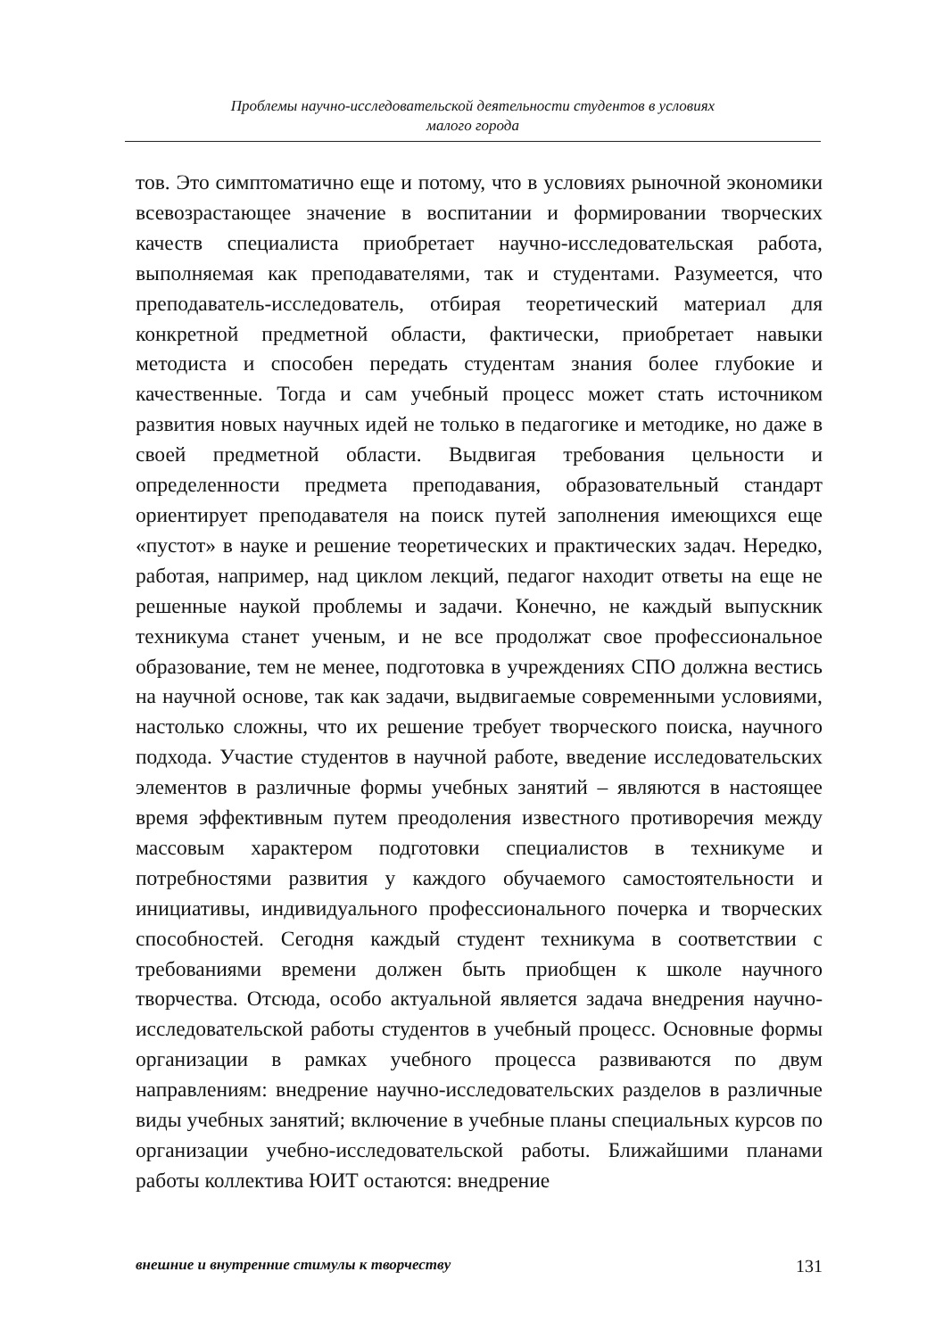Проблемы научно-исследовательской деятельности студентов в условиях
малого города
тов. Это симптоматично еще и потому, что в условиях рыночной экономики всевозрастающее значение в воспитании и формировании творческих качеств специалиста приобретает научно-исследовательская работа, выполняемая как преподавателями, так и студентами. Разумеется, что преподаватель-исследователь, отбирая теоретический материал для конкретной предметной области, фактически, приобретает навыки методиста и способен передать студентам знания более глубокие и качественные. Тогда и сам учебный процесс может стать источником развития новых научных идей не только в педагогике и методике, но даже в своей предметной области. Выдвигая требования цельности и определенности предмета преподавания, образовательный стандарт ориентирует преподавателя на поиск путей заполнения имеющихся еще «пустот» в науке и решение теоретических и практических задач. Нередко, работая, например, над циклом лекций, педагог находит ответы на еще не решенные наукой проблемы и задачи. Конечно, не каждый выпускник техникума станет ученым, и не все продолжат свое профессиональное образование, тем не менее, подготовка в учреждениях СПО должна вестись на научной основе, так как задачи, выдвигаемые современными условиями, настолько сложны, что их решение требует творческого поиска, научного подхода. Участие студентов в научной работе, введение исследовательских элементов в различные формы учебных занятий – являются в настоящее время эффективным путем преодоления известного противоречия между массовым характером подготовки специалистов в техникуме и потребностями развития у каждого обучаемого самостоятельности и инициативы, индивидуального профессионального почерка и творческих способностей. Сегодня каждый студент техникума в соответствии с требованиями времени должен быть приобщен к школе научного творчества. Отсюда, особо актуальной является задача внедрения научно-исследовательской работы студентов в учебный процесс. Основные формы организации в рамках учебного процесса развиваются по двум направлениям: внедрение научно-исследовательских разделов в различные виды учебных занятий; включение в учебные планы специальных курсов по организации учебно-исследовательской работы. Ближайшими планами работы коллектива ЮИТ остаются: внедрение
внешние и внутренние стимулы к творчеству 131